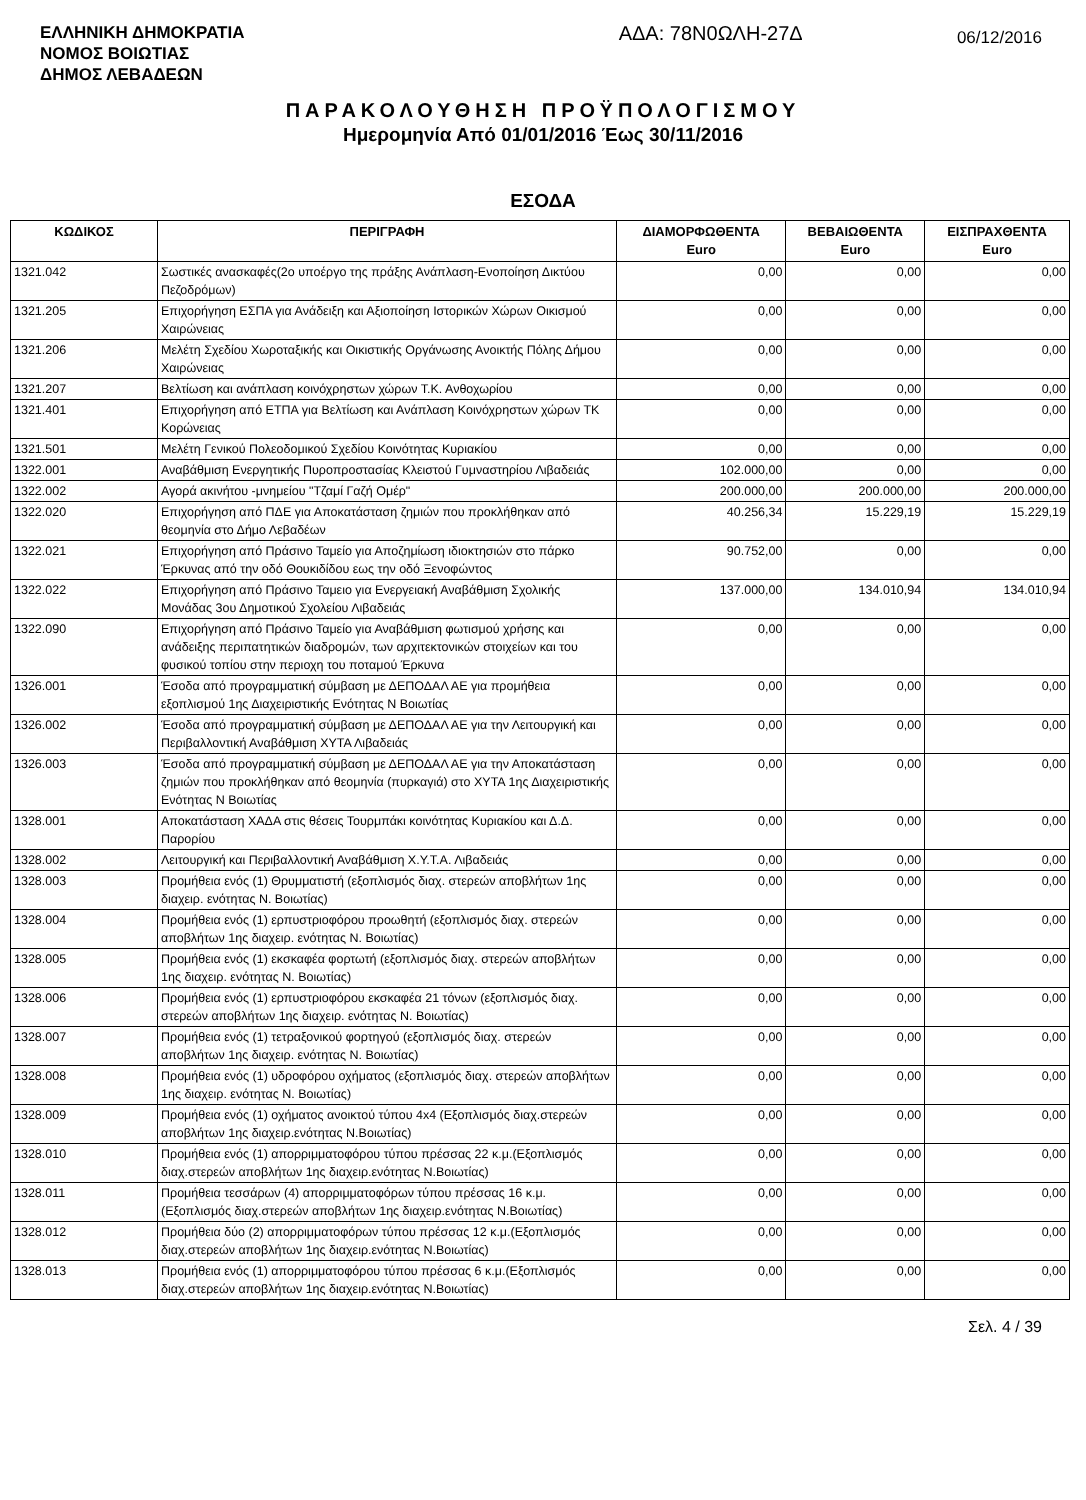ΕΛΛΗΝΙΚΗ ΔΗΜΟΚΡΑΤΙΑ
ΝΟΜΟΣ ΒΟΙΩΤΙΑΣ
ΔΗΜΟΣ ΛΕΒΑΔΕΩΝ
ΑΔΑ: 78Ν0ΩΛΗ-27Δ
06/12/2016
ΠΑΡΑΚΟΛΟΥΘΗΣΗ ΠΡΟΫΠΟΛΟΓΙΣΜΟΥ
Ημερομηνία Από 01/01/2016 Έως 30/11/2016
ΕΣΟΔΑ
| ΚΩΔΙΚΟΣ | ΠΕΡΙΓΡΑΦΗ | ΔΙΑΜΟΡΦΩΘΕΝΤΑ Euro | ΒΕΒΑΙΩΘΕΝΤΑ Euro | ΕΙΣΠΡΑΧΘΕΝΤΑ Euro |
| --- | --- | --- | --- | --- |
| 1321.042 | Σωστικές ανασκαφές(2ο υποέργο της πράξης Ανάπλαση-Ενοποίηση Δικτύου Πεζοδρόμων) | 0,00 | 0,00 | 0,00 |
| 1321.205 | Επιχορήγηση ΕΣΠΑ για Ανάδειξη και Αξιοποίηση Ιστορικών Χώρων Οικισμού Χαιρώνειας | 0,00 | 0,00 | 0,00 |
| 1321.206 | Μελέτη Σχεδίου Χωροταξικής και Οικιστικής Οργάνωσης Ανοικτής Πόλης Δήμου Χαιρώνειας | 0,00 | 0,00 | 0,00 |
| 1321.207 | Βελτίωση και ανάπλαση κοινόχρηστων χώρων Τ.Κ. Ανθοχωρίου | 0,00 | 0,00 | 0,00 |
| 1321.401 | Επιχορήγηση από ΕΤΠΑ για Βελτίωση και Ανάπλαση Κοινόχρηστων χώρων ΤΚ Κορώνειας | 0,00 | 0,00 | 0,00 |
| 1321.501 | Μελέτη Γενικού Πολεοδομικού Σχεδίου Κοινότητας Κυριακίου | 0,00 | 0,00 | 0,00 |
| 1322.001 | Αναβάθμιση Ενεργητικής Πυροπροστασίας Κλειστού Γυμναστηρίου Λιβαδειάς | 102.000,00 | 0,00 | 0,00 |
| 1322.002 | Αγορά ακινήτου -μνημείου "Τζαμί Γαζή Ομέρ" | 200.000,00 | 200.000,00 | 200.000,00 |
| 1322.020 | Επιχορήγηση από ΠΔΕ για Αποκατάσταση ζημιών που προκλήθηκαν από θεομηνία στο Δήμο Λεβαδέων | 40.256,34 | 15.229,19 | 15.229,19 |
| 1322.021 | Επιχορήγηση από Πράσινο Ταμείο για Αποζημίωση ιδιοκτησιών στο πάρκο Έρκυνας από την οδό Θουκιδίδου εως την οδό Ξενοφώντος | 90.752,00 | 0,00 | 0,00 |
| 1322.022 | Επιχορήγηση από Πράσινο Ταμειο για Ενεργειακή Αναβάθμιση Σχολικής Μονάδας 3ου Δημοτικού Σχολείου Λιβαδειάς | 137.000,00 | 134.010,94 | 134.010,94 |
| 1322.090 | Επιχορήγηση από Πράσινο Ταμείο για Αναβάθμιση φωτισμού χρήσης και ανάδειξης περιπατητικών διαδρομών, των αρχιτεκτονικών στοιχείων και του φυσικού τοπίου στην περιοχη του ποταμού Έρκυνα | 0,00 | 0,00 | 0,00 |
| 1326.001 | Έσοδα από προγραμματική σύμβαση με ΔΕΠΟΔΑΛ ΑΕ για προμήθεια εξοπλισμού 1ης Διαχειριστικής Ενότητας Ν Βοιωτίας | 0,00 | 0,00 | 0,00 |
| 1326.002 | Έσοδα από προγραμματική σύμβαση με ΔΕΠΟΔΑΛ ΑΕ για την Λειτουργική και Περιβαλλοντική Αναβάθμιση ΧΥΤΑ Λιβαδειάς | 0,00 | 0,00 | 0,00 |
| 1326.003 | Έσοδα από προγραμματική σύμβαση με ΔΕΠΟΔΑΛ ΑΕ για την Αποκατάσταση ζημιών που προκλήθηκαν από θεομηνία (πυρκαγιά) στο ΧΥΤΑ 1ης Διαχειριστικής Ενότητας Ν Βοιωτίας | 0,00 | 0,00 | 0,00 |
| 1328.001 | Αποκατάσταση ΧΑΔΑ στις θέσεις Τουρμπάκι κοινότητας Κυριακίου και Δ.Δ. Παρορίου | 0,00 | 0,00 | 0,00 |
| 1328.002 | Λειτουργική και Περιβαλλοντική Αναβάθμιση Χ.Υ.Τ.Α. Λιβαδειάς | 0,00 | 0,00 | 0,00 |
| 1328.003 | Προμήθεια ενός (1) Θρυμματιστή (εξοπλισμός διαχ. στερεών αποβλήτων 1ης διαχειρ. ενότητας Ν. Βοιωτίας) | 0,00 | 0,00 | 0,00 |
| 1328.004 | Προμήθεια ενός (1) ερπυστριοφόρου προωθητή (εξοπλισμός διαχ. στερεών αποβλήτων 1ης διαχειρ. ενότητας Ν. Βοιωτίας) | 0,00 | 0,00 | 0,00 |
| 1328.005 | Προμήθεια ενός (1) εκσκαφέα φορτωτή (εξοπλισμός διαχ. στερεών αποβλήτων 1ης διαχειρ. ενότητας Ν. Βοιωτίας) | 0,00 | 0,00 | 0,00 |
| 1328.006 | Προμήθεια ενός (1) ερπυστριοφόρου εκσκαφέα 21 τόνων (εξοπλισμός διαχ. στερεών αποβλήτων 1ης διαχειρ. ενότητας Ν. Βοιωτίας) | 0,00 | 0,00 | 0,00 |
| 1328.007 | Προμήθεια ενός (1) τετραξονικού φορτηγού (εξοπλισμός διαχ. στερεών αποβλήτων 1ης διαχειρ. ενότητας Ν. Βοιωτίας) | 0,00 | 0,00 | 0,00 |
| 1328.008 | Προμήθεια ενός (1) υδροφόρου οχήματος (εξοπλισμός διαχ. στερεών αποβλήτων 1ης διαχειρ. ενότητας Ν. Βοιωτίας) | 0,00 | 0,00 | 0,00 |
| 1328.009 | Προμήθεια ενός (1) οχήματος ανοικτού τύπου 4x4 (Εξοπλισμός διαχ.στερεών αποβλήτων 1ης διαχειρ.ενότητας Ν.Βοιωτίας) | 0,00 | 0,00 | 0,00 |
| 1328.010 | Προμήθεια ενός (1) απορριμματοφόρου τύπου πρέσσας 22 κ.μ.(Εξοπλισμός διαχ.στερεών αποβλήτων 1ης διαχειρ.ενότητας Ν.Βοιωτίας) | 0,00 | 0,00 | 0,00 |
| 1328.011 | Προμήθεια τεσσάρων (4) απορριμματοφόρων τύπου πρέσσας 16 κ.μ. (Εξοπλισμός διαχ.στερεών αποβλήτων 1ης διαχειρ.ενότητας Ν.Βοιωτίας) | 0,00 | 0,00 | 0,00 |
| 1328.012 | Προμήθεια δύο (2) απορριμματοφόρων τύπου πρέσσας 12 κ.μ.(Εξοπλισμός διαχ.στερεών αποβλήτων 1ης διαχειρ.ενότητας Ν.Βοιωτίας) | 0,00 | 0,00 | 0,00 |
| 1328.013 | Προμήθεια ενός (1) απορριμματοφόρου τύπου πρέσσας 6 κ.μ.(Εξοπλισμός διαχ.στερεών αποβλήτων 1ης διαχειρ.ενότητας Ν.Βοιωτίας) | 0,00 | 0,00 | 0,00 |
Σελ. 4 / 39